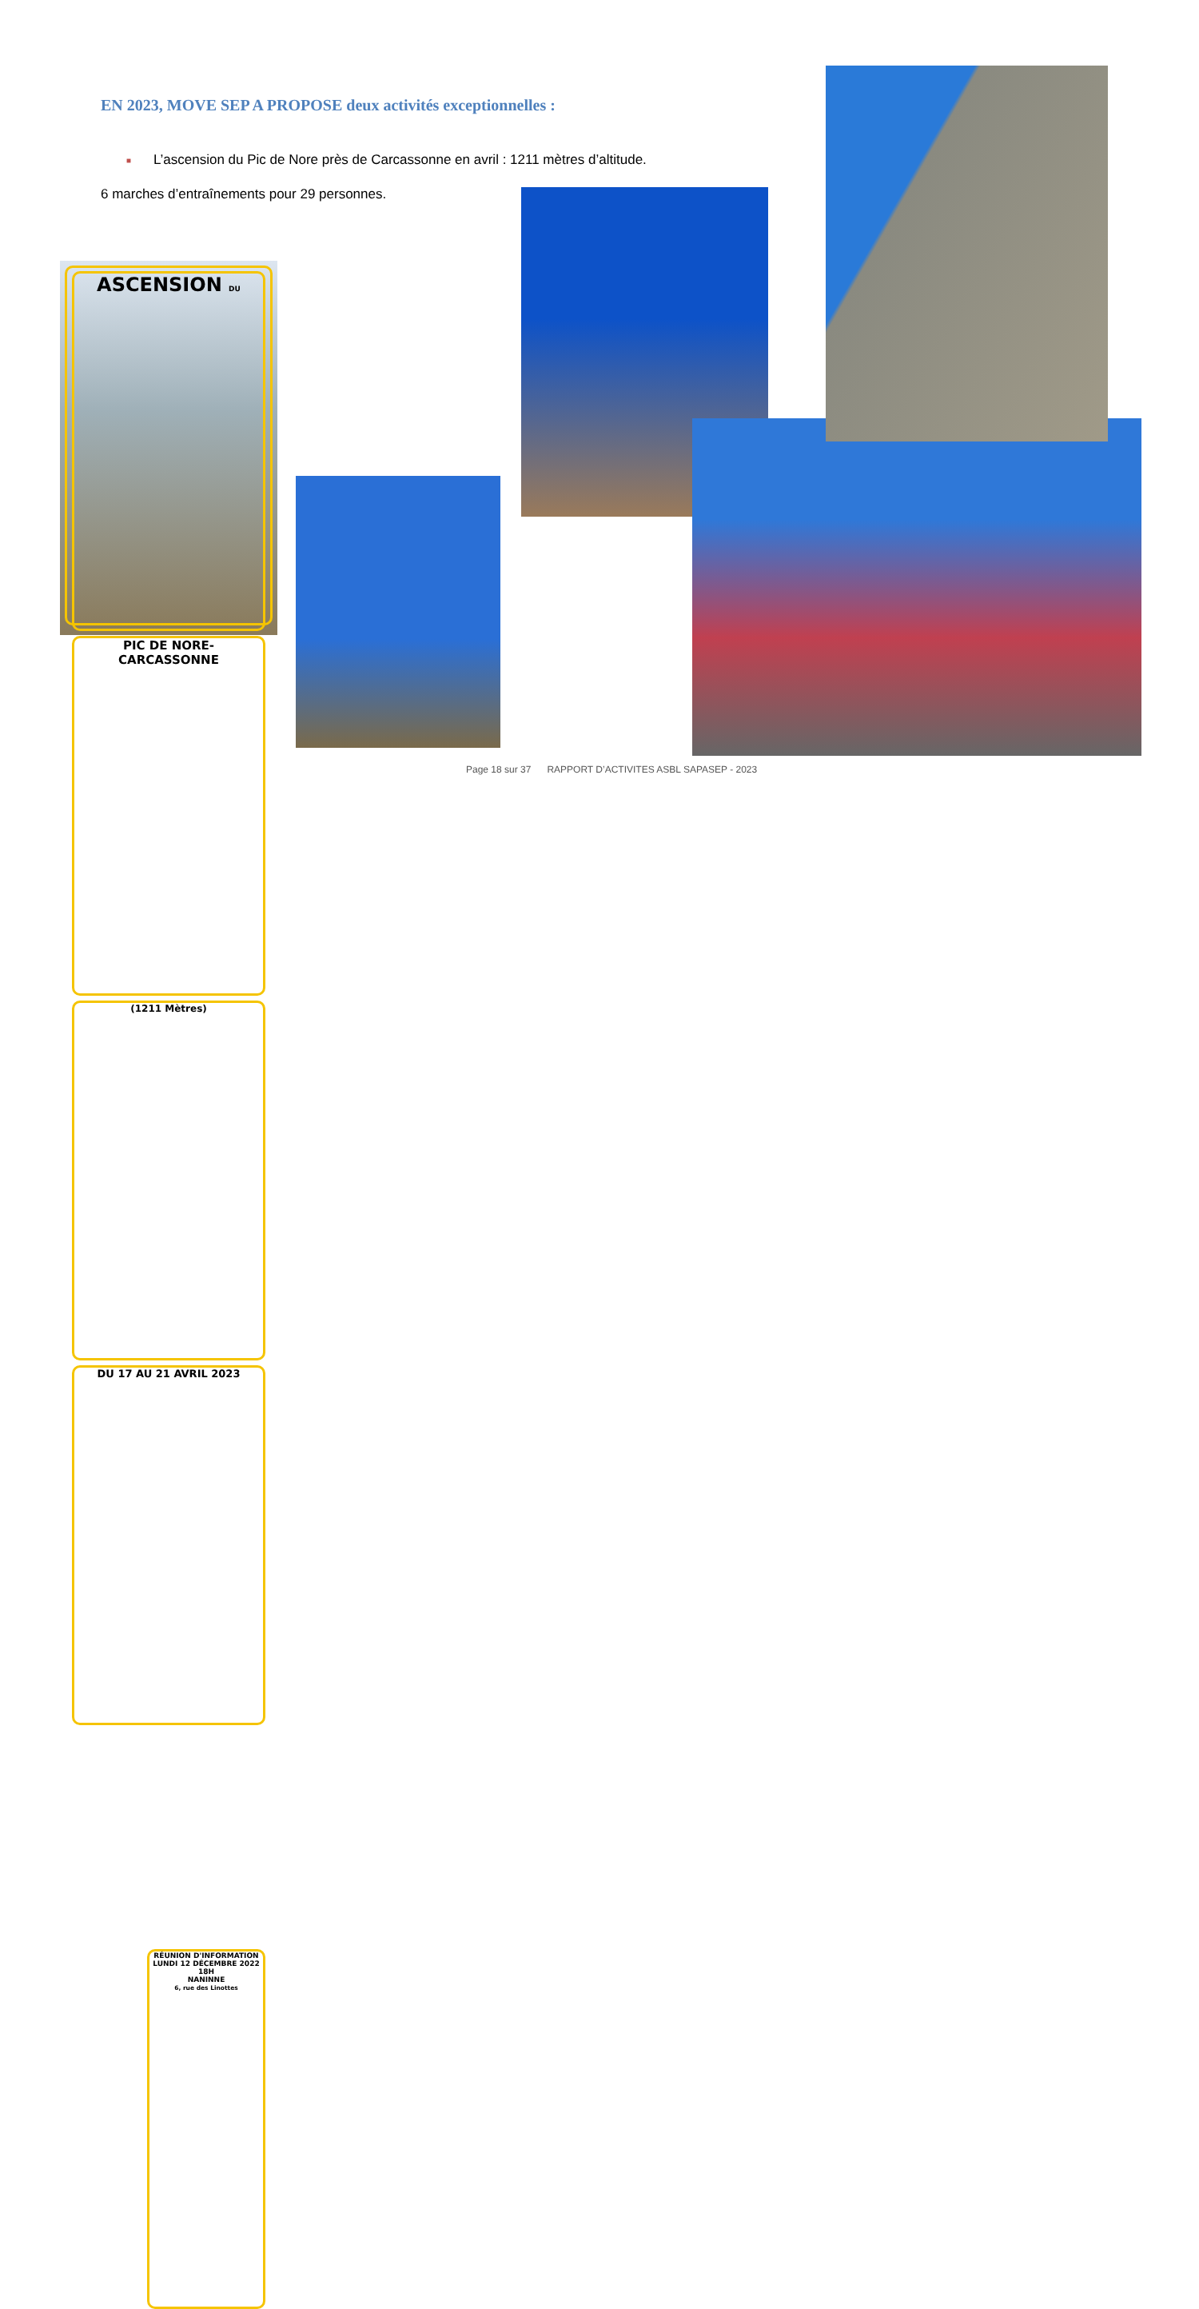EN 2023, MOVE SEP A PROPOSE deux activités exceptionnelles :
■ L’ascension du Pic de Nore près de Carcassonne en avril : 1211 mètres d’altitude.
6 marches d’entraînements pour 29 personnes.
ASCENSION DU
PIC DE NORE-CARCASSONNE
(1211 Mètres)
DU 17 AU 21 AVRIL 2023
RÉUNION D'INFORMATION
LUNDI 12 DÉCEMBRE 2022
18H
NANINNE
6, rue des Linottes
Page 18 sur 37 RAPPORT D’ACTIVITES ASBL SAPASEP - 2023